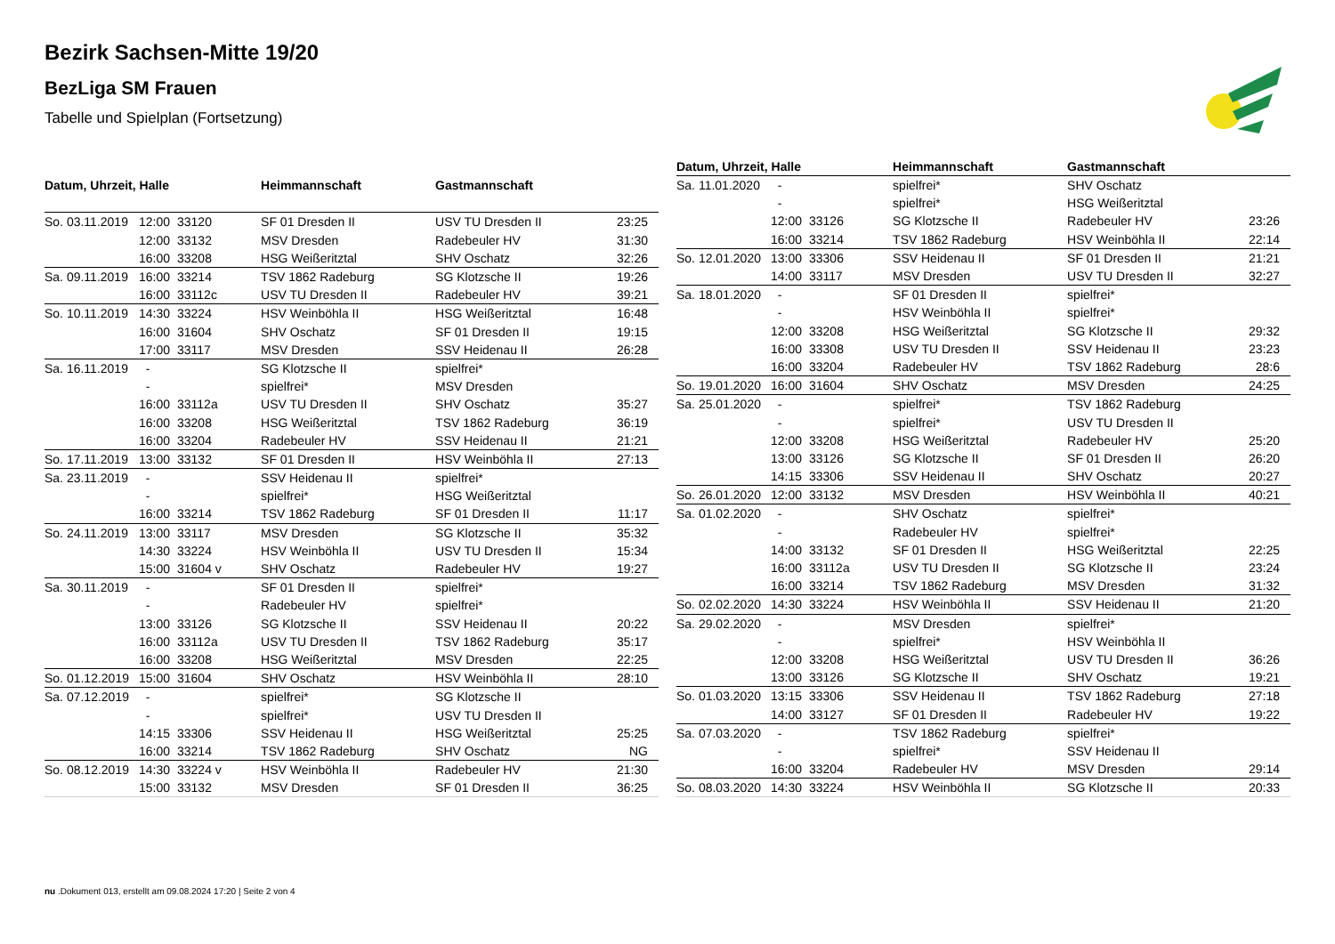Bezirk Sachsen-Mitte 19/20
BezLiga SM Frauen
Tabelle und Spielplan (Fortsetzung)
| Datum, Uhrzeit, Halle | | | Heimmannschaft | Gastmannschaft | |
| --- | --- | --- | --- | --- | --- |
| So. 03.11.2019 | 12:00 | 33120 | SF 01 Dresden II | USV TU Dresden II | 23:25 |
| | 12:00 | 33132 | MSV Dresden | Radebeuler HV | 31:30 |
| | 16:00 | 33208 | HSG Weißeritztal | SHV Oschatz | 32:26 |
| Sa. 09.11.2019 | 16:00 | 33214 | TSV 1862 Radeburg | SG Klotzsche II | 19:26 |
| | 16:00 | 33112c | USV TU Dresden II | Radebeuler HV | 39:21 |
| So. 10.11.2019 | 14:30 | 33224 | HSV Weinböhla II | HSG Weißeritztal | 16:48 |
| | 16:00 | 31604 | SHV Oschatz | SF 01 Dresden II | 19:15 |
| | 17:00 | 33117 | MSV Dresden | SSV Heidenau II | 26:28 |
| Sa. 16.11.2019 | - | | SG Klotzsche II | spielfrei* | |
| | - | | spielfrei* | MSV Dresden | |
| | 16:00 | 33112a | USV TU Dresden II | SHV Oschatz | 35:27 |
| | 16:00 | 33208 | HSG Weißeritztal | TSV 1862 Radeburg | 36:19 |
| | 16:00 | 33204 | Radebeuler HV | SSV Heidenau II | 21:21 |
| So. 17.11.2019 | 13:00 | 33132 | SF 01 Dresden II | HSV Weinböhla II | 27:13 |
| Sa. 23.11.2019 | - | | SSV Heidenau II | spielfrei* | |
| | - | | spielfrei* | HSG Weißeritztal | |
| | 16:00 | 33214 | TSV 1862 Radeburg | SF 01 Dresden II | 11:17 |
| So. 24.11.2019 | 13:00 | 33117 | MSV Dresden | SG Klotzsche II | 35:32 |
| | 14:30 | 33224 | HSV Weinböhla II | USV TU Dresden II | 15:34 |
| | 15:00 | 31604 v | SHV Oschatz | Radebeuler HV | 19:27 |
| Sa. 30.11.2019 | - | | SF 01 Dresden II | spielfrei* | |
| | - | | Radebeuler HV | spielfrei* | |
| | 13:00 | 33126 | SG Klotzsche II | SSV Heidenau II | 20:22 |
| | 16:00 | 33112a | USV TU Dresden II | TSV 1862 Radeburg | 35:17 |
| | 16:00 | 33208 | HSG Weißeritztal | MSV Dresden | 22:25 |
| So. 01.12.2019 | 15:00 | 31604 | SHV Oschatz | HSV Weinböhla II | 28:10 |
| Sa. 07.12.2019 | - | | spielfrei* | SG Klotzsche II | |
| | - | | spielfrei* | USV TU Dresden II | |
| | 14:15 | 33306 | SSV Heidenau II | HSG Weißeritztal | 25:25 |
| | 16:00 | 33214 | TSV 1862 Radeburg | SHV Oschatz | NG |
| So. 08.12.2019 | 14:30 | 33224 v | HSV Weinböhla II | Radebeuler HV | 21:30 |
| | 15:00 | 33132 | MSV Dresden | SF 01 Dresden II | 36:25 |
| Datum, Uhrzeit, Halle | | | Heimmannschaft | Gastmannschaft | |
| --- | --- | --- | --- | --- | --- |
| Sa. 11.01.2020 | - | | spielfrei* | SHV Oschatz | |
| | - | | spielfrei* | HSG Weißeritztal | |
| | 12:00 | 33126 | SG Klotzsche II | Radebeuler HV | 23:26 |
| | 16:00 | 33214 | TSV 1862 Radeburg | HSV Weinböhla II | 22:14 |
| So. 12.01.2020 | 13:00 | 33306 | SSV Heidenau II | SF 01 Dresden II | 21:21 |
| | 14:00 | 33117 | MSV Dresden | USV TU Dresden II | 32:27 |
| Sa. 18.01.2020 | - | | SF 01 Dresden II | spielfrei* | |
| | - | | HSV Weinböhla II | spielfrei* | |
| | 12:00 | 33208 | HSG Weißeritztal | SG Klotzsche II | 29:32 |
| | 16:00 | 33308 | USV TU Dresden II | SSV Heidenau II | 23:23 |
| | 16:00 | 33204 | Radebeuler HV | TSV 1862 Radeburg | 28:6 |
| So. 19.01.2020 | 16:00 | 31604 | SHV Oschatz | MSV Dresden | 24:25 |
| Sa. 25.01.2020 | - | | spielfrei* | TSV 1862 Radeburg | |
| | - | | spielfrei* | USV TU Dresden II | |
| | 12:00 | 33208 | HSG Weißeritztal | Radebeuler HV | 25:20 |
| | 13:00 | 33126 | SG Klotzsche II | SF 01 Dresden II | 26:20 |
| | 14:15 | 33306 | SSV Heidenau II | SHV Oschatz | 20:27 |
| So. 26.01.2020 | 12:00 | 33132 | MSV Dresden | HSV Weinböhla II | 40:21 |
| Sa. 01.02.2020 | - | | SHV Oschatz | spielfrei* | |
| | - | | Radebeuler HV | spielfrei* | |
| | 14:00 | 33132 | SF 01 Dresden II | HSG Weißeritztal | 22:25 |
| | 16:00 | 33112a | USV TU Dresden II | SG Klotzsche II | 23:24 |
| | 16:00 | 33214 | TSV 1862 Radeburg | MSV Dresden | 31:32 |
| So. 02.02.2020 | 14:30 | 33224 | HSV Weinböhla II | SSV Heidenau II | 21:20 |
| Sa. 29.02.2020 | - | | MSV Dresden | spielfrei* | |
| | - | | spielfrei* | HSV Weinböhla II | |
| | 12:00 | 33208 | HSG Weißeritztal | USV TU Dresden II | 36:26 |
| | 13:00 | 33126 | SG Klotzsche II | SHV Oschatz | 19:21 |
| So. 01.03.2020 | 13:15 | 33306 | SSV Heidenau II | TSV 1862 Radeburg | 27:18 |
| | 14:00 | 33127 | SF 01 Dresden II | Radebeuler HV | 19:22 |
| Sa. 07.03.2020 | - | | TSV 1862 Radeburg | spielfrei* | |
| | - | | spielfrei* | SSV Heidenau II | |
| | 16:00 | 33204 | Radebeuler HV | MSV Dresden | 29:14 |
| So. 08.03.2020 | 14:30 | 33224 | HSV Weinböhla II | SG Klotzsche II | 20:33 |
nu .Dokument 013, erstellt am 09.08.2024 17:20 | Seite 2 von 4